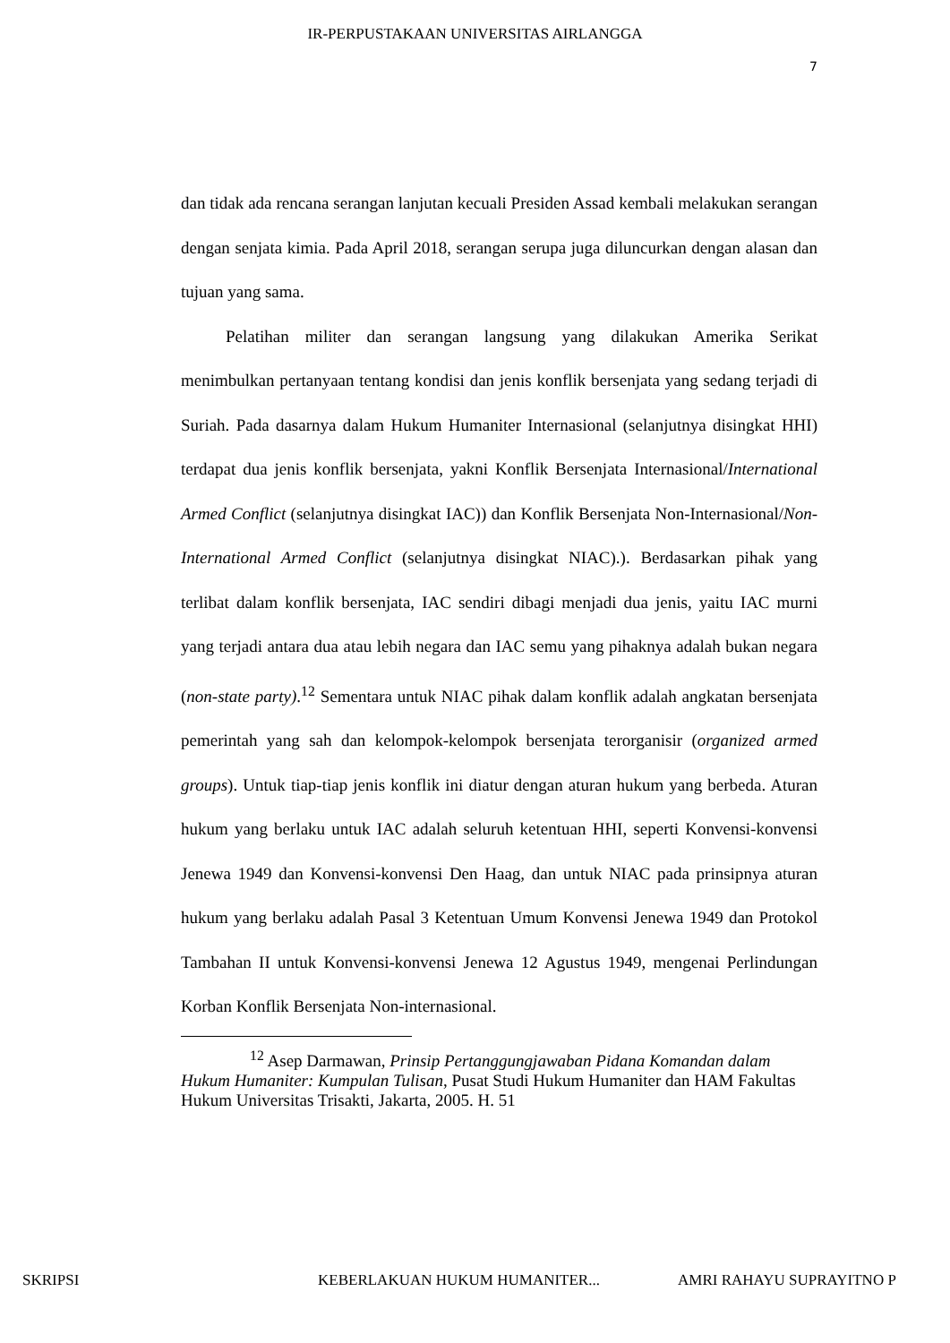IR-PERPUSTAKAAN UNIVERSITAS AIRLANGGA
7
dan tidak ada rencana serangan lanjutan kecuali Presiden Assad kembali melakukan serangan dengan senjata kimia. Pada April 2018, serangan serupa juga diluncurkan dengan alasan dan tujuan yang sama.
Pelatihan militer dan serangan langsung yang dilakukan Amerika Serikat menimbulkan pertanyaan tentang kondisi dan jenis konflik bersenjata yang sedang terjadi di Suriah. Pada dasarnya dalam Hukum Humaniter Internasional (selanjutnya disingkat HHI) terdapat dua jenis konflik bersenjata, yakni Konflik Bersenjata Internasional/International Armed Conflict (selanjutnya disingkat IAC)) dan Konflik Bersenjata Non-Internasional/Non-International Armed Conflict (selanjutnya disingkat NIAC).). Berdasarkan pihak yang terlibat dalam konflik bersenjata, IAC sendiri dibagi menjadi dua jenis, yaitu IAC murni yang terjadi antara dua atau lebih negara dan IAC semu yang pihaknya adalah bukan negara (non-state party).<sup>12</sup> Sementara untuk NIAC pihak dalam konflik adalah angkatan bersenjata pemerintah yang sah dan kelompok-kelompok bersenjata terorganisir (organized armed groups). Untuk tiap-tiap jenis konflik ini diatur dengan aturan hukum yang berbeda. Aturan hukum yang berlaku untuk IAC adalah seluruh ketentuan HHI, seperti Konvensi-konvensi Jenewa 1949 dan Konvensi-konvensi Den Haag, dan untuk NIAC pada prinsipnya aturan hukum yang berlaku adalah Pasal 3 Ketentuan Umum Konvensi Jenewa 1949 dan Protokol Tambahan II untuk Konvensi-konvensi Jenewa 12 Agustus 1949, mengenai Perlindungan Korban Konflik Bersenjata Non-internasional.
<sup>12</sup> Asep Darmawan, Prinsip Pertanggungjawaban Pidana Komandan dalam Hukum Humaniter: Kumpulan Tulisan, Pusat Studi Hukum Humaniter dan HAM Fakultas Hukum Universitas Trisakti, Jakarta, 2005. H. 51
SKRIPSI KEBERLAKUAN HUKUM HUMANITER... AMRI RAHAYU SUPRAYITNO P